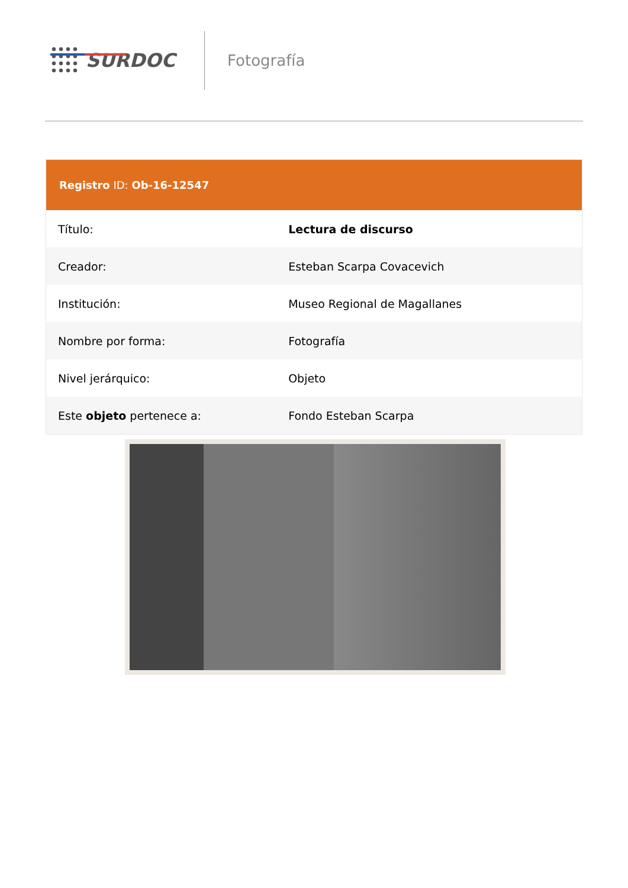SURDOC
Fotografía
Registro ID: Ob-16-12547
| Título: | Lectura de discurso |
| Creador: | Esteban Scarpa Covacevich |
| Institución: | Museo Regional de Magallanes |
| Nombre por forma: | Fotografía |
| Nivel jerárquico: | Objeto |
| Este objeto pertenece a: | Fondo Esteban Scarpa |